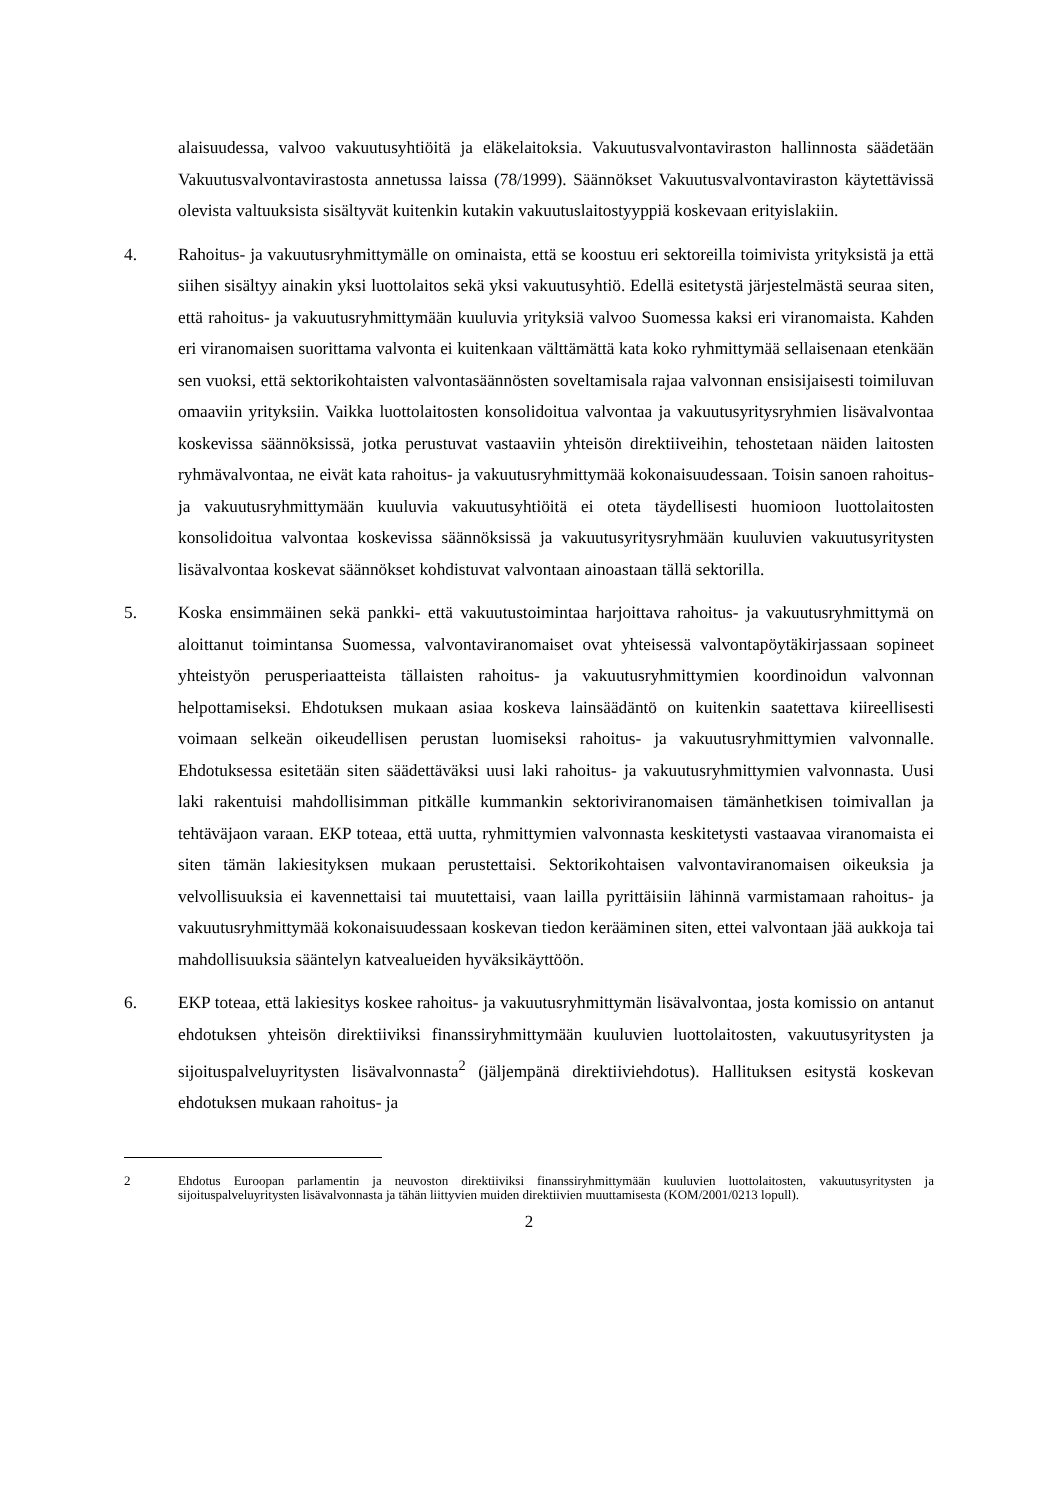alaisuudessa, valvoo vakuutusyhtiöitä ja eläkelaitoksia. Vakuutusvalvontaviraston hallinnosta säädetään Vakuutusvalvontavirastosta annetussa laissa (78/1999). Säännökset Vakuutusvalvontaviraston käytettävissä olevista valtuuksista sisältyvät kuitenkin kutakin vakuutuslaitostyyppiä koskevaan erityislakiin.
4. Rahoitus- ja vakuutusryhmittymälle on ominaista, että se koostuu eri sektoreilla toimivista yrityksistä ja että siihen sisältyy ainakin yksi luottolaitos sekä yksi vakuutusyhtiö. Edellä esitetystä järjestelmästä seuraa siten, että rahoitus- ja vakuutusryhmittymään kuuluvia yrityksiä valvoo Suomessa kaksi eri viranomaista. Kahden eri viranomaisen suorittama valvonta ei kuitenkaan välttämättä kata koko ryhmittymää sellaisenaan etenkään sen vuoksi, että sektorikohtaisten valvontasäännösten soveltamisala rajaa valvonnan ensisijaisesti toimiluvan omaaviin yrityksiin. Vaikka luottolaitosten konsolidoitua valvontaa ja vakuutusyritysryhmien lisävalvontaa koskevissa säännöksissä, jotka perustuvat vastaaviin yhteisön direktiiveihin, tehostetaan näiden laitosten ryhmävalvontaa, ne eivät kata rahoitus- ja vakuutusryhmittymää kokonaisuudessaan. Toisin sanoen rahoitus- ja vakuutusryhmittymään kuuluvia vakuutusyhtiöitä ei oteta täydellisesti huomioon luottolaitosten konsolidoitua valvontaa koskevissa säännöksissä ja vakuutusyritysryhmään kuuluvien vakuutusyritysten lisävalvontaa koskevat säännökset kohdistuvat valvontaan ainoastaan tällä sektorilla.
5. Koska ensimmäinen sekä pankki- että vakuutustoimintaa harjoittava rahoitus- ja vakuutusryhmittymä on aloittanut toimintansa Suomessa, valvontaviranomaiset ovat yhteisessä valvontapöytäkirjassaan sopineet yhteistyön perusperiaatteista tällaisten rahoitus- ja vakuutusryhmittymien koordinoidun valvonnan helpottamiseksi. Ehdotuksen mukaan asiaa koskeva lainsäädäntö on kuitenkin saatettava kiireellisesti voimaan selkeän oikeudellisen perustan luomiseksi rahoitus- ja vakuutusryhmittymien valvonnalle. Ehdotuksessa esitetään siten säädettäväksi uusi laki rahoitus- ja vakuutusryhmittymien valvonnasta. Uusi laki rakentuisi mahdollisimman pitkälle kummankin sektoriviranomaisen tämänhetkisen toimivallan ja tehtäväjaon varaan. EKP toteaa, että uutta, ryhmittymien valvonnasta keskitetysti vastaavaa viranomaista ei siten tämän lakiesityksen mukaan perustettaisi. Sektorikohtaisen valvontaviranomaisen oikeuksia ja velvollisuuksia ei kavennettaisi tai muutettaisi, vaan lailla pyrittäisiin lähinnä varmistamaan rahoitus- ja vakuutusryhmittymää kokonaisuudessaan koskevan tiedon kerääminen siten, ettei valvontaan jää aukkoja tai mahdollisuuksia sääntelyn katvealueiden hyväksikäyttöön.
6. EKP toteaa, että lakiesitys koskee rahoitus- ja vakuutusryhmittymän lisävalvontaa, josta komissio on antanut ehdotuksen yhteisön direktiiviksi finanssiryhmittymään kuuluvien luottolaitosten, vakuutusyritysten ja sijoituspalveluyritysten lisävalvonnasta<sup>2</sup> (jäljempänä direktiiviehdotus). Hallituksen esitystä koskevan ehdotuksen mukaan rahoitus- ja
2 Ehdotus Euroopan parlamentin ja neuvoston direktiiviksi finanssiryhmittymään kuuluvien luottolaitosten, vakuutusyritysten ja sijoituspalveluyritysten lisävalvonnasta ja tähän liittyvien muiden direktiivien muuttamisesta (KOM/2001/0213 lopull).
2